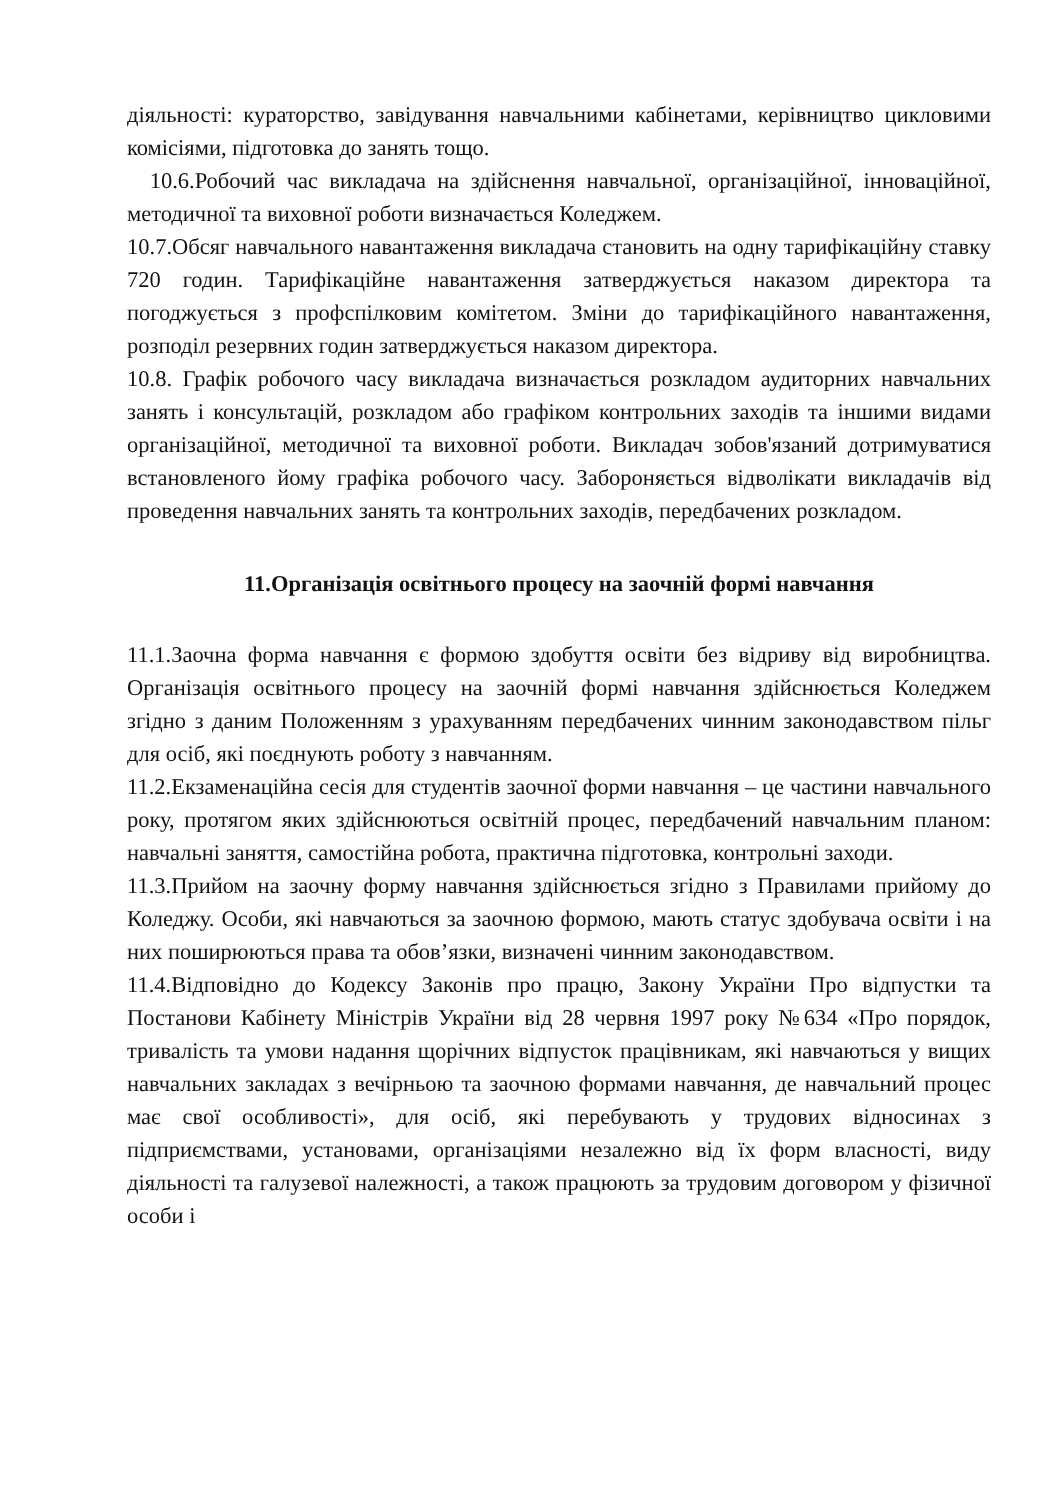діяльності: кураторство, завідування навчальними кабінетами, керівництво цикловими комісіями, підготовка до занять тощо.
10.6.Робочий час викладача на здійснення навчальної, організаційної, інноваційної, методичної та виховної роботи визначається Коледжем.
10.7.Обсяг навчального навантаження викладача становить на одну тарифікаційну ставку 720 годин. Тарифікаційне навантаження затверджується наказом директора та погоджується з профспілковим комітетом. Зміни до тарифікаційного навантаження, розподіл резервних годин затверджується наказом директора.
10.8. Графік робочого часу викладача визначається розкладом аудиторних навчальних занять і консультацій, розкладом або графіком контрольних заходів та іншими видами організаційної, методичної та виховної роботи. Викладач зобов'язаний дотримуватися встановленого йому графіка робочого часу. Забороняється відволікати викладачів від проведення навчальних занять та контрольних заходів, передбачених розкладом.
11.Організація освітнього процесу на заочній формі навчання
11.1.Заочна форма навчання є формою здобуття освіти без відриву від виробництва. Організація освітнього процесу на заочній формі навчання здійснюється Коледжем згідно з даним Положенням з урахуванням передбачених чинним законодавством пільг для осіб, які поєднують роботу з навчанням.
11.2.Екзаменаційна сесія для студентів заочної форми навчання – це частини навчального року, протягом яких здійснюються освітній процес, передбачений навчальним планом: навчальні заняття, самостійна робота, практична підготовка, контрольні заходи.
11.3.Прийом на заочну форму навчання здійснюється згідно з Правилами прийому до Коледжу. Особи, які навчаються за заочною формою, мають статус здобувача освіти і на них поширюються права та обов’язки, визначені чинним законодавством.
11.4.Відповідно до Кодексу Законів про працю, Закону України Про відпустки та Постанови Кабінету Міністрів України від 28 червня 1997 року №634 «Про порядок, тривалість та умови надання щорічних відпусток працівникам, які навчаються у вищих навчальних закладах з вечірньою та заочною формами навчання, де навчальний процес має свої особливості», для осіб, які перебувають у трудових відносинах з підприємствами, установами, організаціями незалежно від їх форм власності, виду діяльності та галузевої належності, а також працюють за трудовим договором у фізичної особи і